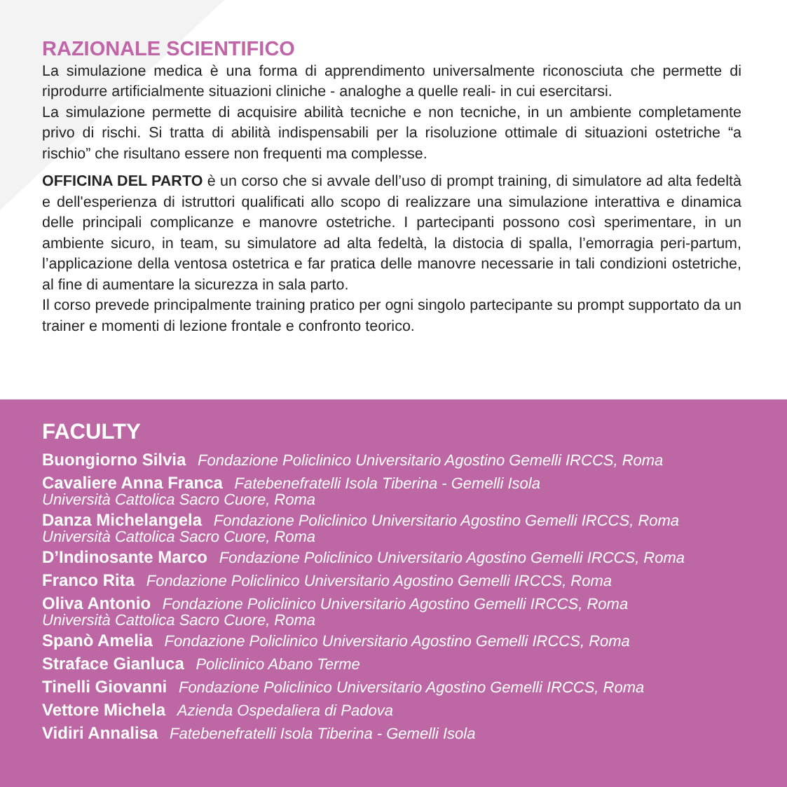RAZIONALE SCIENTIFICO
La simulazione medica è una forma di apprendimento universalmente riconosciuta che permette di riprodurre artificialmente situazioni cliniche - analoghe a quelle reali- in cui esercitarsi.
La simulazione permette di acquisire abilità tecniche e non tecniche, in un ambiente completamente privo di rischi. Si tratta di abilità indispensabili per la risoluzione ottimale di situazioni ostetriche “a rischio” che risultano essere non frequenti ma complesse.
OFFICINA DEL PARTO è un corso che si avvale dell’uso di prompt training, di simulatore ad alta fedeltà e dell'esperienza di istruttori qualificati allo scopo di realizzare una simulazione interattiva e dinamica delle principali complicanze e manovre ostetriche. I partecipanti possono così sperimentare, in un ambiente sicuro, in team, su simulatore ad alta fedeltà, la distocia di spalla, l’emorragia peri-partum, l’applicazione della ventosa ostetrica e far pratica delle manovre necessarie in tali condizioni ostetriche, al fine di aumentare la sicurezza in sala parto.
Il corso prevede principalmente training pratico per ogni singolo partecipante su prompt supportato da un trainer e momenti di lezione frontale e confronto teorico.
FACULTY
Buongiorno Silvia Fondazione Policlinico Universitario Agostino Gemelli IRCCS, Roma
Cavaliere Anna Franca Fatebenefratelli Isola Tiberina - Gemelli Isola
Università Cattolica Sacro Cuore, Roma
Danza Michelangela Fondazione Policlinico Universitario Agostino Gemelli IRCCS, Roma
Università Cattolica Sacro Cuore, Roma
D’Indinosante Marco Fondazione Policlinico Universitario Agostino Gemelli IRCCS, Roma
Franco Rita Fondazione Policlinico Universitario Agostino Gemelli IRCCS, Roma
Oliva Antonio Fondazione Policlinico Universitario Agostino Gemelli IRCCS, Roma
Università Cattolica Sacro Cuore, Roma
Spanò Amelia Fondazione Policlinico Universitario Agostino Gemelli IRCCS, Roma
Straface Gianluca Policlinico Abano Terme
Tinelli Giovanni Fondazione Policlinico Universitario Agostino Gemelli IRCCS, Roma
Vettore Michela Azienda Ospedaliera di Padova
Vidiri Annalisa Fatebenefratelli Isola Tiberina - Gemelli Isola